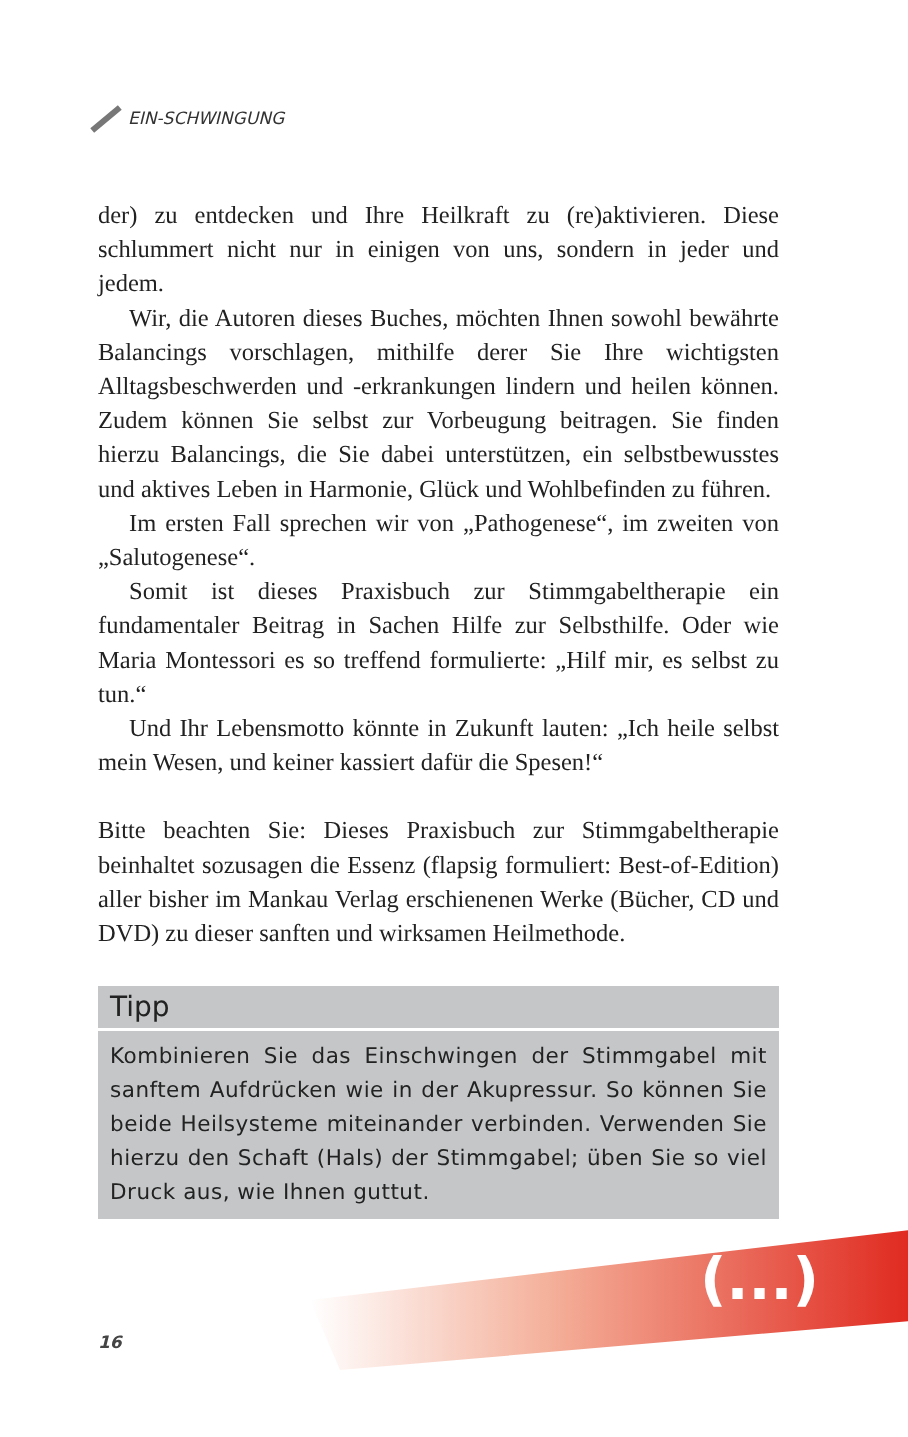EIN-SCHWINGUNG
der) zu entdecken und Ihre Heilkraft zu (re)aktivieren. Diese schlummert nicht nur in einigen von uns, sondern in jeder und jedem.
Wir, die Autoren dieses Buches, möchten Ihnen sowohl bewährte Balancings vorschlagen, mithilfe derer Sie Ihre wichtigsten Alltagsbeschwerden und -erkrankungen lindern und heilen können. Zudem können Sie selbst zur Vorbeugung beitragen. Sie finden hierzu Balancings, die Sie dabei unterstützen, ein selbstbewusstes und aktives Leben in Harmonie, Glück und Wohlbefinden zu führen.
Im ersten Fall sprechen wir von „Pathogenese“, im zweiten von „Salutogenese“.
Somit ist dieses Praxisbuch zur Stimmgabeltherapie ein fundamentaler Beitrag in Sachen Hilfe zur Selbsthilfe. Oder wie Maria Montessori es so treffend formulierte: „Hilf mir, es selbst zu tun.“
Und Ihr Lebensmotto könnte in Zukunft lauten: „Ich heile selbst mein Wesen, und keiner kassiert dafür die Spesen!“
Bitte beachten Sie: Dieses Praxisbuch zur Stimmgabeltherapie beinhaltet sozusagen die Essenz (flapsig formuliert: Best-of-Edition) aller bisher im Mankau Verlag erschienenen Werke (Bücher, CD und DVD) zu dieser sanften und wirksamen Heilmethode.
Tipp
Kombinieren Sie das Einschwingen der Stimmgabel mit sanftem Aufdrücken wie in der Akupressur. So können Sie beide Heilsysteme miteinander verbinden. Verwenden Sie hierzu den Schaft (Hals) der Stimmgabel; üben Sie so viel Druck aus, wie Ihnen guttut.
(...)
16